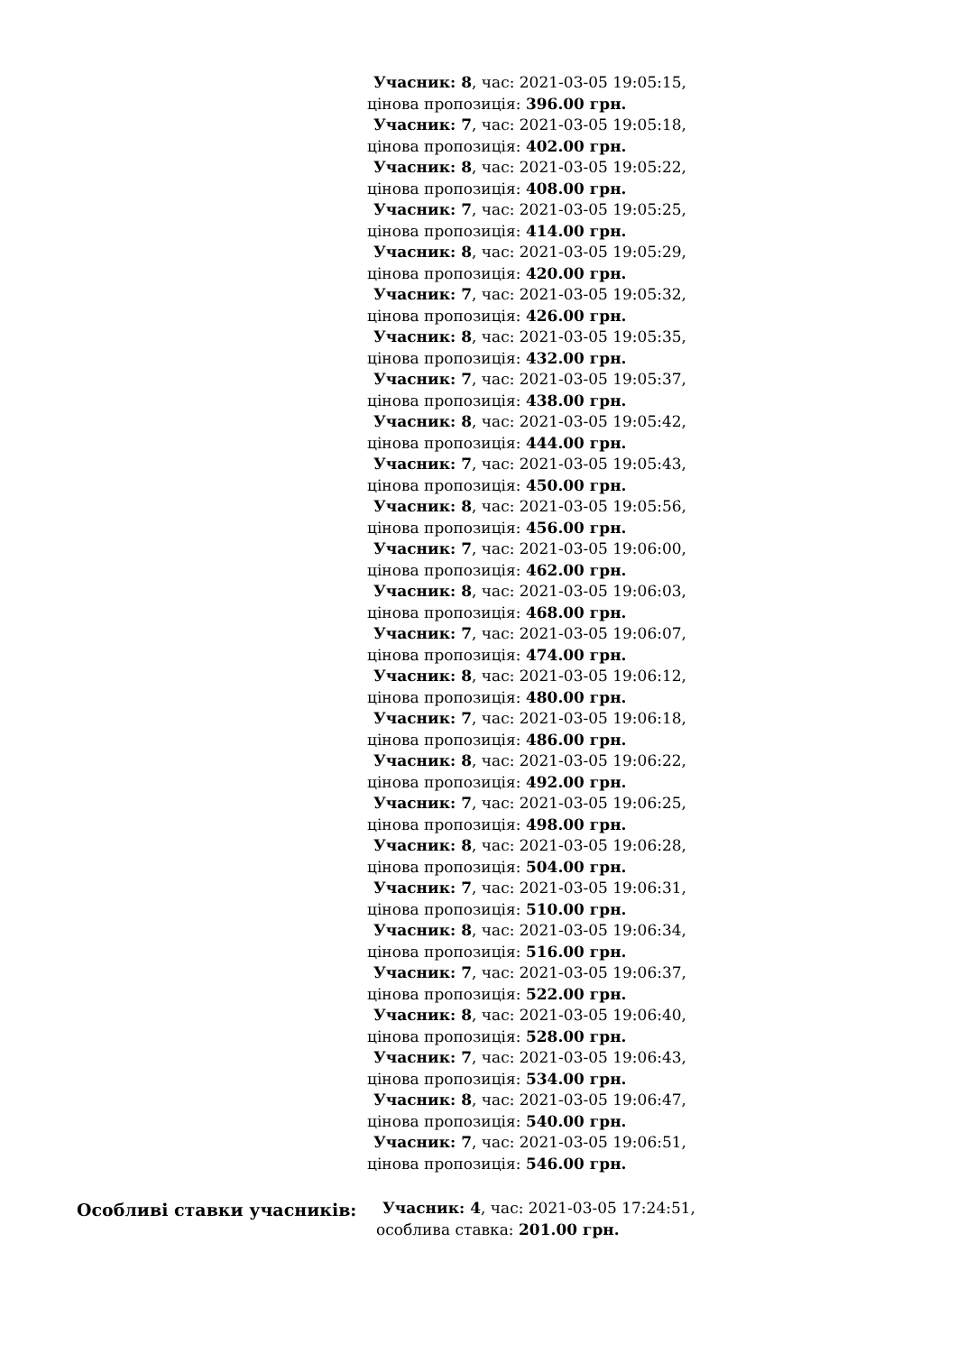| | Учасник: 8 , час: 2021-03-05 19:05:15, цінова пропозиція: 396.00 грн. Учасник: 7 , час: 2021-03-05 19:05:18, цінова пропозиція: 402.00 грн. Учасник: 8 , час: 2021-03-05 19:05:22, цінова пропозиція: 408.00 грн. Учасник: 7 , час: 2021-03-05 19:05:25, цінова пропозиція: 414.00 грн. Учасник: 8 , час: 2021-03-05 19:05:29, цінова пропозиція: 420.00 грн. Учасник: 7 , час: 2021-03-05 19:05:32, цінова пропозиція: 426.00 грн. Учасник: 8 , час: 2021-03-05 19:05:35, цінова пропозиція: 432.00 грн. Учасник: 7 , час: 2021-03-05 19:05:37, цінова пропозиція: 438.00 грн. Учасник: 8 , час: 2021-03-05 19:05:42, цінова пропозиція: 444.00 грн. Учасник: 7 , час: 2021-03-05 19:05:43, цінова пропозиція: 450.00 грн. Учасник: 8 , час: 2021-03-05 19:05:56, цінова пропозиція: 456.00 грн. Учасник: 7 , час: 2021-03-05 19:06:00, цінова пропозиція: 462.00 грн. Учасник: 8 , час: 2021-03-05 19:06:03, цінова пропозиція: 468.00 грн. Учасник: 7 , час: 2021-03-05 19:06:07, цінова пропозиція: 474.00 грн. Учасник: 8 , час: 2021-03-05 19:06:12, цінова пропозиція: 480.00 грн. Учасник: 7 , час: 2021-03-05 19:06:18, цінова пропозиція: 486.00 грн. Учасник: 8 , час: 2021-03-05 19:06:22, цінова пропозиція: 492.00 грн. Учасник: 7 , час: 2021-03-05 19:06:25, цінова пропозиція: 498.00 грн. Учасник: 8 , час: 2021-03-05 19:06:28, цінова пропозиція: 504.00 грн. Учасник: 7 , час: 2021-03-05 19:06:31, цінова пропозиція: 510.00 грн. Учасник: 8 , час: 2021-03-05 19:06:34, цінова пропозиція: 516.00 грн. Учасник: 7 , час: 2021-03-05 19:06:37, цінова пропозиція: 522.00 грн. Учасник: 8 , час: 2021-03-05 19:06:40, цінова пропозиція: 528.00 грн. Учасник: 7 , час: 2021-03-05 19:06:43, цінова пропозиція: 534.00 грн. Учасник: 8 , час: 2021-03-05 19:06:47, цінова пропозиція: 540.00 грн. Учасник: 7 , час: 2021-03-05 19:06:51, цінова пропозиція: 546.00 грн. |
| Особливі ставки учасників: | Учасник: 4 , час: 2021-03-05 17:24:51, особлива ставка: 201.00 грн. |